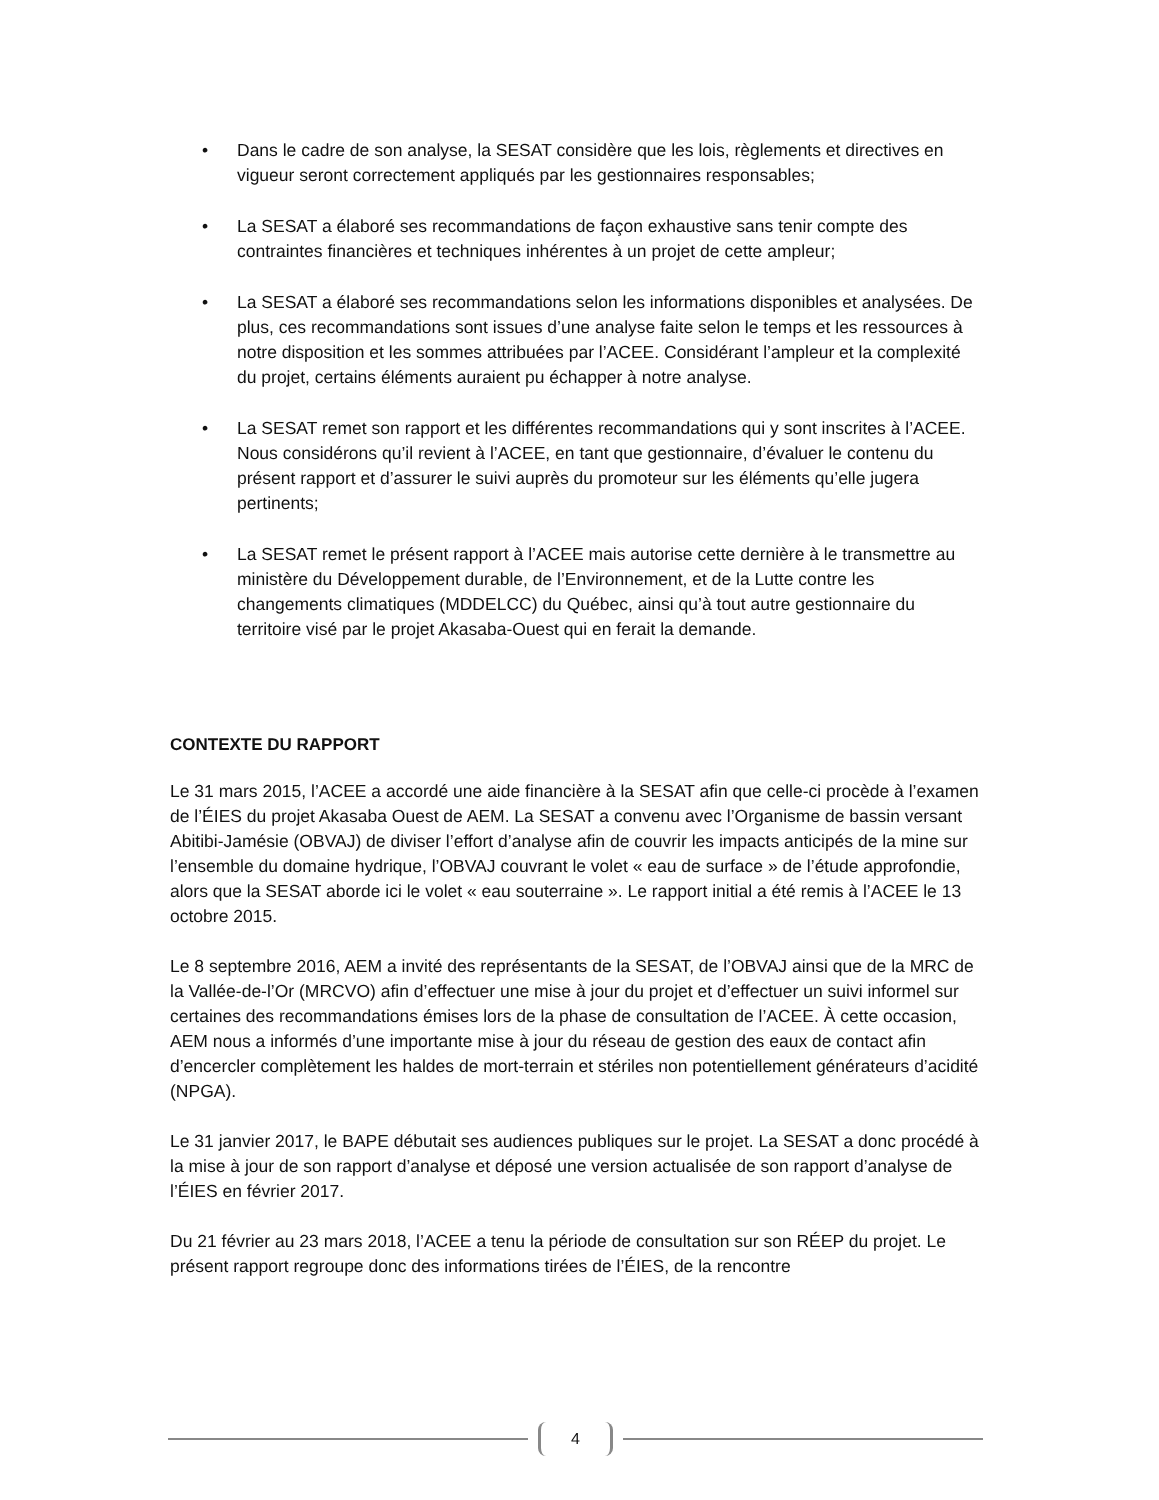• Dans le cadre de son analyse, la SESAT considère que les lois, règlements et directives en vigueur seront correctement appliqués par les gestionnaires responsables;
• La SESAT a élaboré ses recommandations de façon exhaustive sans tenir compte des contraintes financières et techniques inhérentes à un projet de cette ampleur;
• La SESAT a élaboré ses recommandations selon les informations disponibles et analysées. De plus, ces recommandations sont issues d’une analyse faite selon le temps et les ressources à notre disposition et les sommes attribuées par l’ACEE. Considérant l’ampleur et la complexité du projet, certains éléments auraient pu échapper à notre analyse.
• La SESAT remet son rapport et les différentes recommandations qui y sont inscrites à l’ACEE. Nous considérons qu’il revient à l’ACEE, en tant que gestionnaire, d’évaluer le contenu du présent rapport et d’assurer le suivi auprès du promoteur sur les éléments qu’elle jugera pertinents;
• La SESAT remet le présent rapport à l’ACEE mais autorise cette dernière à le transmettre au ministère du Développement durable, de l’Environnement, et de la Lutte contre les changements climatiques (MDDELCC) du Québec, ainsi qu’à tout autre gestionnaire du territoire visé par le projet Akasaba-Ouest qui en ferait la demande.
CONTEXTE DU RAPPORT
Le 31 mars 2015, l’ACEE a accordé une aide financière à la SESAT afin que celle-ci procède à l’examen de l’ÉIES du projet Akasaba Ouest de AEM. La SESAT a convenu avec l’Organisme de bassin versant Abitibi-Jamésie (OBVAJ) de diviser l’effort d’analyse afin de couvrir les impacts anticipés de la mine sur l’ensemble du domaine hydrique, l’OBVAJ couvrant le volet « eau de surface » de l’étude approfondie, alors que la SESAT aborde ici le volet « eau souterraine ». Le rapport initial a été remis à l’ACEE le 13 octobre 2015.
Le 8 septembre 2016, AEM a invité des représentants de la SESAT, de l’OBVAJ ainsi que de la MRC de la Vallée-de-l’Or (MRCVO) afin d’effectuer une mise à jour du projet et d’effectuer un suivi informel sur certaines des recommandations émises lors de la phase de consultation de l’ACEE. À cette occasion, AEM nous a informés d’une importante mise à jour du réseau de gestion des eaux de contact afin d’encercler complètement les haldes de mort-terrain et stériles non potentiellement générateurs d’acidité (NPGA).
Le 31 janvier 2017, le BAPE débutait ses audiences publiques sur le projet. La SESAT a donc procédé à la mise à jour de son rapport d’analyse et déposé une version actualisée de son rapport d’analyse de l’ÉIES en février 2017.
Du 21 février au 23 mars 2018, l’ACEE a tenu la période de consultation sur son RÉEP du projet. Le présent rapport regroupe donc des informations tirées de l’ÉIES, de la rencontre
4